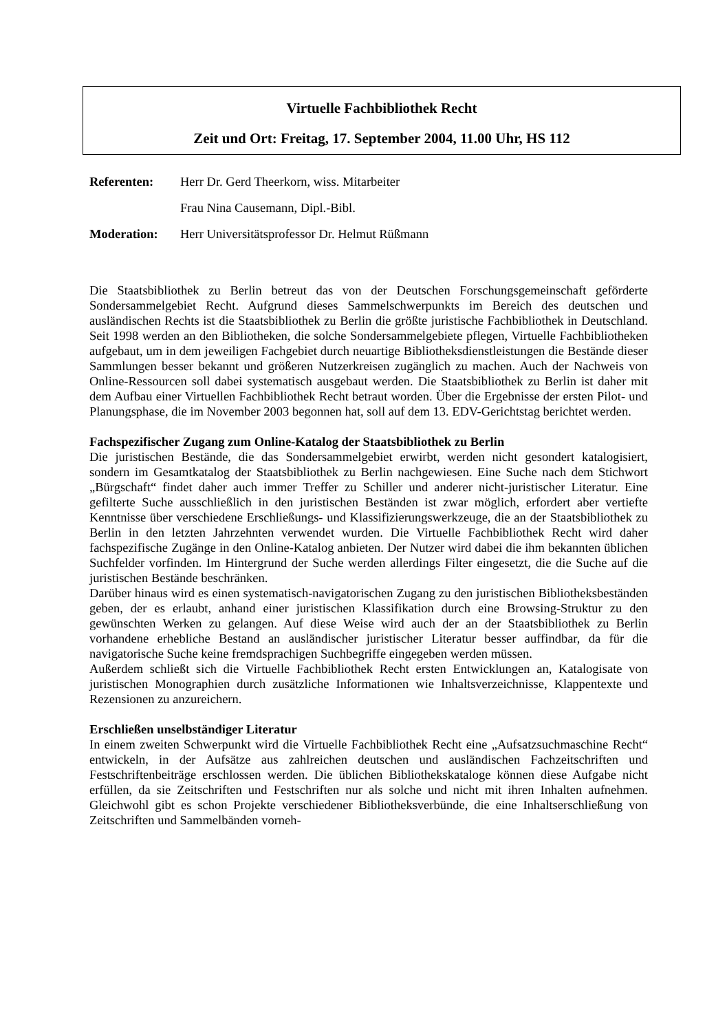Virtuelle Fachbibliothek Recht
Zeit und Ort: Freitag, 17. September 2004, 11.00 Uhr, HS 112
Referenten: Herr Dr. Gerd Theerkorn, wiss. Mitarbeiter Frau Nina Causemann, Dipl.-Bibl. Moderation: Herr Universitätsprofessor Dr. Helmut Rüßmann
Die Staatsbibliothek zu Berlin betreut das von der Deutschen Forschungsgemeinschaft geför­derte Sondersammelgebiet Recht. Aufgrund dieses Sammelschwerpunkts im Bereich des deutschen und ausländischen Rechts ist die Staatsbibliothek zu Berlin die größte juristische Fachbibliothek in Deutschland. Seit 1998 werden an den Bibliotheken, die solche Sonder­sammelgebiete pflegen, Virtuelle Fachbibliotheken aufgebaut, um in dem jeweiligen Fachge­biet durch neuartige Bibliotheksdienstleistungen die Bestände dieser Sammlungen besser be­kannt und größeren Nutzerkreisen zugänglich zu machen. Auch der Nachweis von Online-Ressourcen soll dabei systematisch ausgebaut werden. Die Staatsbibliothek zu Berlin ist daher mit dem Aufbau einer Virtuellen Fachbibliothek Recht betraut worden. Über die Ergebnisse der ersten Pilot- und Planungsphase, die im November 2003 begonnen hat, soll auf dem 13. EDV-Gerichtstag berichtet werden.
Fachspezifischer Zugang zum Online-Katalog der Staatsbibliothek zu Berlin
Die juristischen Bestände, die das Sondersammelgebiet erwirbt, werden nicht gesondert kata­logisiert, sondern im Gesamtkatalog der Staatsbibliothek zu Berlin nachgewiesen. Eine Suche nach dem Stichwort „Bürgschaft“ findet daher auch immer Treffer zu Schiller und anderer nicht-juristischer Literatur. Eine gefilterte Suche ausschließlich in den juristischen Beständen ist zwar möglich, erfordert aber vertiefte Kenntnisse über verschiedene Erschließungs- und Klassifizierungswerkzeuge, die an der Staatsbibliothek zu Berlin in den letzten Jahrzehnten verwendet wurden. Die Virtuelle Fachbibliothek Recht wird daher fachspezifische Zugänge in den Online-Katalog anbieten. Der Nutzer wird dabei die ihm bekannten üblichen Suchfelder vorfinden. Im Hintergrund der Suche werden allerdings Filter eingesetzt, die die Suche auf die juristischen Bestände beschränken.
Darüber hinaus wird es einen systematisch-navigatorischen Zugang zu den juristischen Bib­liotheksbeständen geben, der es erlaubt, anhand einer juristischen Klassifikation durch eine Browsing-Struktur zu den gewünschten Werken zu gelangen. Auf diese Weise wird auch der an der Staatsbibliothek zu Berlin vorhandene erhebliche Bestand an ausländischer juristischer Literatur besser auffindbar, da für die navigatorische Suche keine fremdsprachigen Suchbeg­riffe eingegeben werden müssen.
Außerdem schließt sich die Virtuelle Fachbibliothek Recht ersten Entwicklungen an, Katalo­gisate von juristischen Monographien durch zusätzliche Informationen wie Inhaltsverzeich­nisse, Klappentexte und Rezensionen zu anzureichern.
Erschließen unselbständiger Literatur
In einem zweiten Schwerpunkt wird die Virtuelle Fachbibliothek Recht eine „Aufsatzsuchma­schine Recht“ entwickeln, in der Aufsätze aus zahlreichen deutschen und ausländischen Fach­zeitschriften und Festschriftenbeiträge erschlossen werden. Die üblichen Bibliothekskataloge können diese Aufgabe nicht erfüllen, da sie Zeitschriften und Festschriften nur als solche und nicht mit ihren Inhalten aufnehmen. Gleichwohl gibt es schon Projekte verschiedener Biblio­theksverbünde, die eine Inhaltserschließung von Zeitschriften und Sammelbänden vorneh-